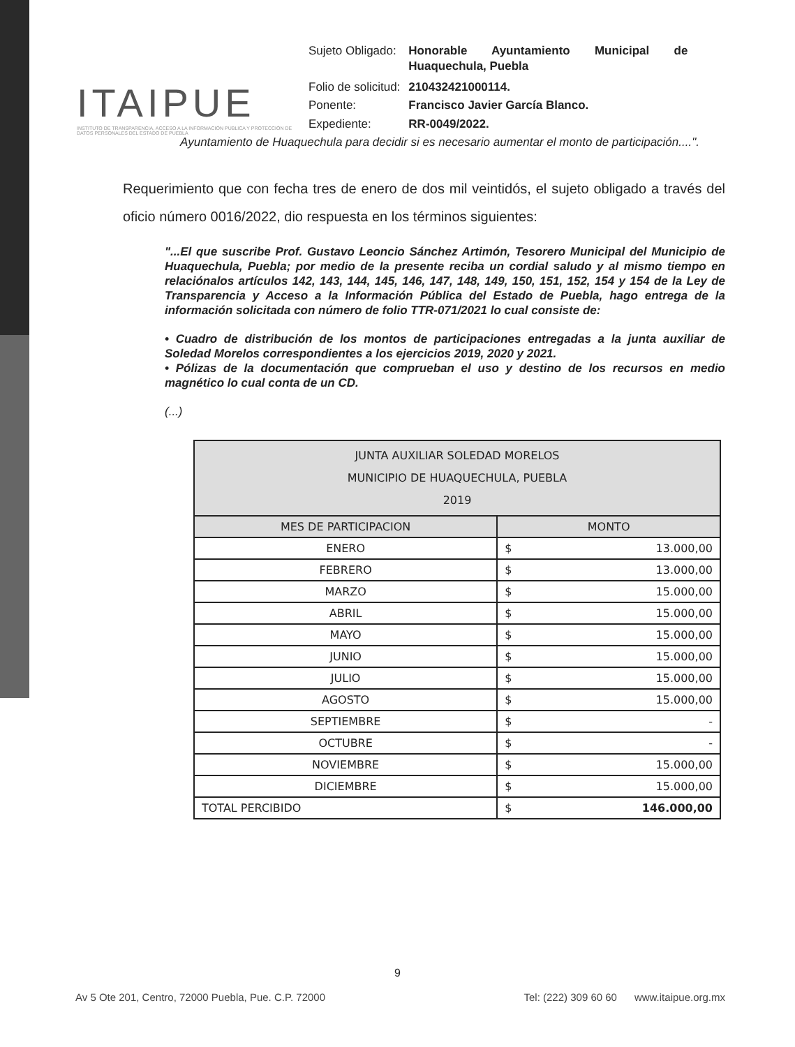ITAIPUE
INSTITUTO DE TRANSPARENCIA, ACCESO A LA INFORMACIÓN PÚBLICA Y PROTECCIÓN DE DATOS PERSONALES DEL ESTADO DE PUEBLA
| Sujeto Obligado: | Honorable Ayuntamiento Municipal de Huaquechula, Puebla |
| Folio de solicitud: | 210432421000114. |
| Ponente: | Francisco Javier García Blanco. |
| Expediente: | RR-0049/2022. |
Ayuntamiento de Huaquechula para decidir si es necesario aumentar el monto de participación....".
Requerimiento que con fecha tres de enero de dos mil veintidós, el sujeto obligado a través del oficio número 0016/2022, dio respuesta en los términos siguientes:
"...El que suscribe Prof. Gustavo Leoncio Sánchez Artimón, Tesorero Municipal del Municipio de Huaquechula, Puebla; por medio de la presente reciba un cordial saludo y al mismo tiempo en relaciónalos artículos 142, 143, 144, 145, 146, 147, 148, 149, 150, 151, 152, 154 y 154 de la Ley de Transparencia y Acceso a la Información Pública del Estado de Puebla, hago entrega de la información solicitada con número de folio TTR-071/2021 lo cual consiste de:
• Cuadro de distribución de los montos de participaciones entregadas a la junta auxiliar de Soledad Morelos correspondientes a los ejercicios 2019, 2020 y 2021.
• Pólizas de la documentación que comprueban el uso y destino de los recursos en medio magnético lo cual conta de un CD.
(...)
| JUNTA AUXILIAR SOLEDAD MORELOS MUNICIPIO DE HUAQUECHULA, PUEBLA 2019 | | |
| --- | --- | --- |
| MES DE PARTICIPACION | MONTO | |
| ENERO | $ | 13.000,00 |
| FEBRERO | $ | 13.000,00 |
| MARZO | $ | 15.000,00 |
| ABRIL | $ | 15.000,00 |
| MAYO | $ | 15.000,00 |
| JUNIO | $ | 15.000,00 |
| JULIO | $ | 15.000,00 |
| AGOSTO | $ | 15.000,00 |
| SEPTIEMBRE | $ | - |
| OCTUBRE | $ | - |
| NOVIEMBRE | $ | 15.000,00 |
| DICIEMBRE | $ | 15.000,00 |
| TOTAL PERCIBIDO | $ | 146.000,00 |
9
Av 5 Ote 201, Centro, 72000 Puebla, Pue. C.P. 72000 Tel: (222) 309 60 60 www.itaipue.org.mx